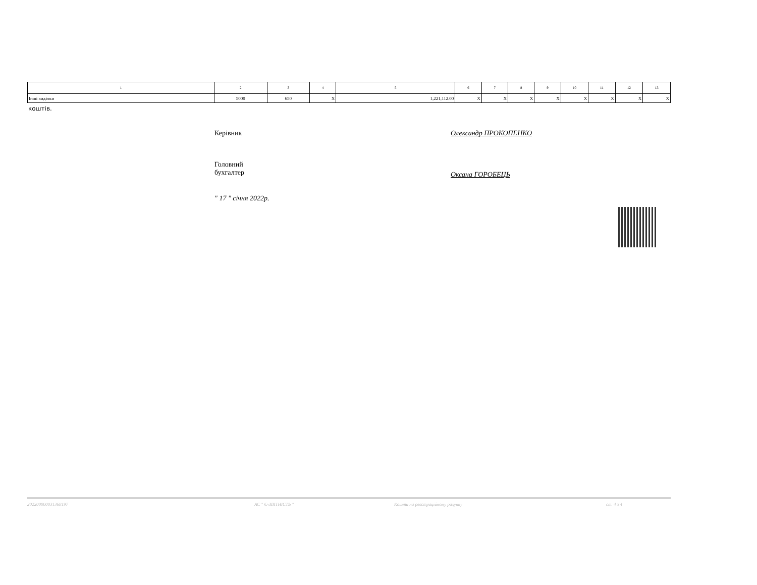| 1 | 2 | 3 | 4 | 5 | 6 | 7 | 8 | 9 | 10 | 11 | 12 | 13 |
| --- | --- | --- | --- | --- | --- | --- | --- | --- | --- | --- | --- | --- |
| Інші видатки | 5000 | 650 | X | 1,221,112.00 | X | X | X | X | X | X | X | X |
коштів.
Керівник Олександр ПРОКОПЕНКО
Головний
бухгалтер
Оксана ГОРОБЕЦЬ
" 17 " січня 2022р.
202200000031368197 АС " Є-ЗВІТНІСТЬ " Кошти на реєстраційному рахунку ст. 4 з 4